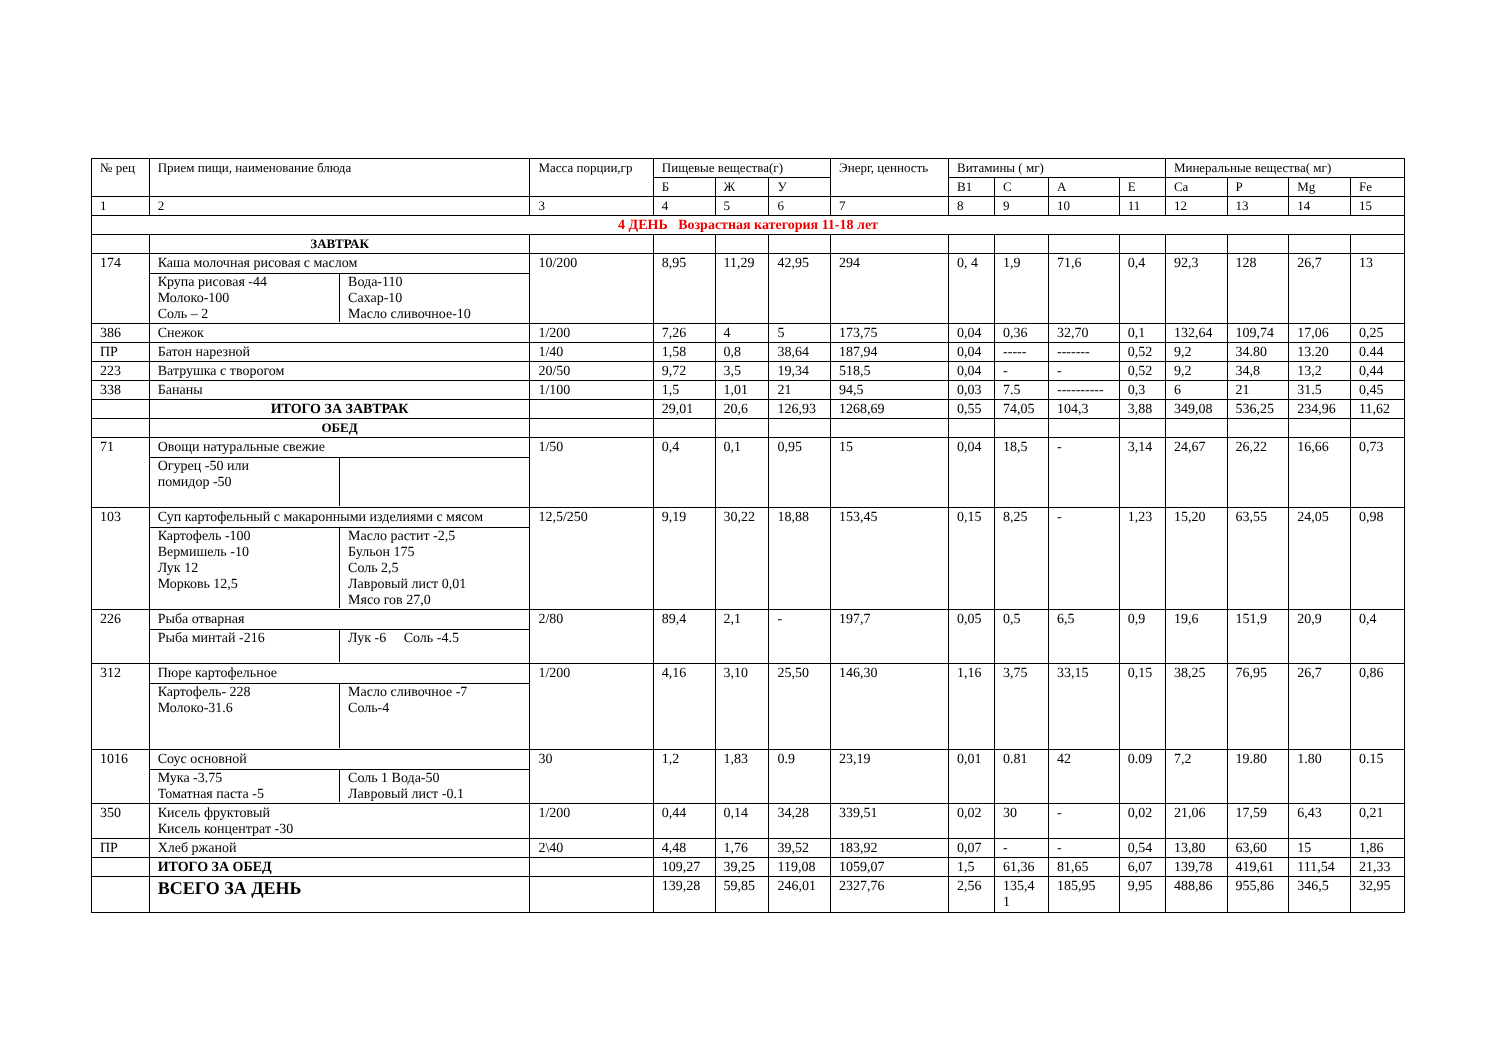| № рец | Прием пищи, наименование блюда | Масса порции,гр | Пищевые вещества(г) | | | Энерг, ценность | Витамины ( мг) | | | | Минеральные вещества( мг) | | | |
| --- | --- | --- | --- | --- | --- | --- | --- | --- | --- | --- | --- | --- | --- | --- |
| | | | Б | Ж | У | | B1 | C | A | E | Ca | P | Mg | Fe |
| 1 | 2 | 3 | 4 | 5 | 6 | 7 | 8 | 9 | 10 | 11 | 12 | 13 | 14 | 15 |
| 4 ДЕНЬ Возрастная категория 11-18 лет | | | | | | | | | | | | | | |
| | ЗАВТРАК | | | | | | | | | | | | | |
| 174 | Каша молочная рисовая с маслом Крупа рисовая -44 Молоко-100 Соль – 2 Вода-110 Сахар-10 Масло сливочное-10 | 10/200 | 8,95 | 11,29 | 42,95 | 294 | 0, 4 | 1,9 | 71,6 | 0,4 | 92,3 | 128 | 26,7 | 13 |
| 386 | Снежок | 1/200 | 7,26 | 4 | 5 | 173,75 | 0,04 | 0,36 | 32,70 | 0,1 | 132,64 | 109,74 | 17,06 | 0,25 |
| ПР | Батон нарезной | 1/40 | 1,58 | 0,8 | 38,64 | 187,94 | 0,04 | ----- | ------- | 0,52 | 9,2 | 34.80 | 13.20 | 0.44 |
| 223 | Ватрушка с творогом | 20/50 | 9,72 | 3,5 | 19,34 | 518,5 | 0,04 | - | - | 0,52 | 9,2 | 34,8 | 13,2 | 0,44 |
| 338 | Бананы | 1/100 | 1,5 | 1,01 | 21 | 94,5 | 0,03 | 7.5 | ---------- | 0,3 | 6 | 21 | 31.5 | 0,45 |
| | ИТОГО ЗА ЗАВТРАК | | 29,01 | 20,6 | 126,93 | 1268,69 | 0,55 | 74,05 | 104,3 | 3,88 | 349,08 | 536,25 | 234,96 | 11,62 |
| | ОБЕД | | | | | | | | | | | | | |
| 71 | Овощи натуральные свежие Огурец -50 или помидор -50 | 1/50 | 0,4 | 0,1 | 0,95 | 15 | 0,04 | 18,5 | - | 3,14 | 24,67 | 26,22 | 16,66 | 0,73 |
| 103 | Суп картофельный с макаронными изделиями с мясом Картофель -100 Вермишель -10 Лук 12 Морковь 12,5 Масло растит -2,5 Бульон 175 Соль 2,5 Лавровый лист 0,01 Мясо гов 27,0 | 12,5/250 | 9,19 | 30,22 | 18,88 | 153,45 | 0,15 | 8,25 | - | 1,23 | 15,20 | 63,55 | 24,05 | 0,98 |
| 226 | Рыба отварная Рыба минтай -216 Лук -6 Соль -4.5 | 2/80 | 89,4 | 2,1 | - | 197,7 | 0,05 | 0,5 | 6,5 | 0,9 | 19,6 | 151,9 | 20,9 | 0,4 |
| 312 | Пюре картофельное Картофель- 228 Молоко-31.6 Масло сливочное -7 Соль-4 | 1/200 | 4,16 | 3,10 | 25,50 | 146,30 | 1,16 | 3,75 | 33,15 | 0,15 | 38,25 | 76,95 | 26,7 | 0,86 |
| 1016 | Соус основной Мука -3.75 Томатная паста -5 Соль 1 Вода-50 Лавровый лист -0.1 | 30 | 1,2 | 1,83 | 0.9 | 23,19 | 0,01 | 0.81 | 42 | 0.09 | 7,2 | 19.80 | 1.80 | 0.15 |
| 350 | Кисель фруктовый Кисель концентрат -30 | 1/200 | 0,44 | 0,14 | 34,28 | 339,51 | 0,02 | 30 | - | 0,02 | 21,06 | 17,59 | 6,43 | 0,21 |
| ПР | Хлеб ржаной | 2\40 | 4,48 | 1,76 | 39,52 | 183,92 | 0,07 | - | - | 0,54 | 13,80 | 63,60 | 15 | 1,86 |
| | ИТОГО ЗА ОБЕД | | 109,27 | 39,25 | 119,08 | 1059,07 | 1,5 | 61,36 | 81,65 | 6,07 | 139,78 | 419,61 | 111,54 | 21,33 |
| | ВСЕГО ЗА ДЕНЬ | | 139,28 | 59,85 | 246,01 | 2327,76 | 2,56 | 135,4 1 | 185,95 | 9,95 | 488,86 | 955,86 | 346,5 | 32,95 |